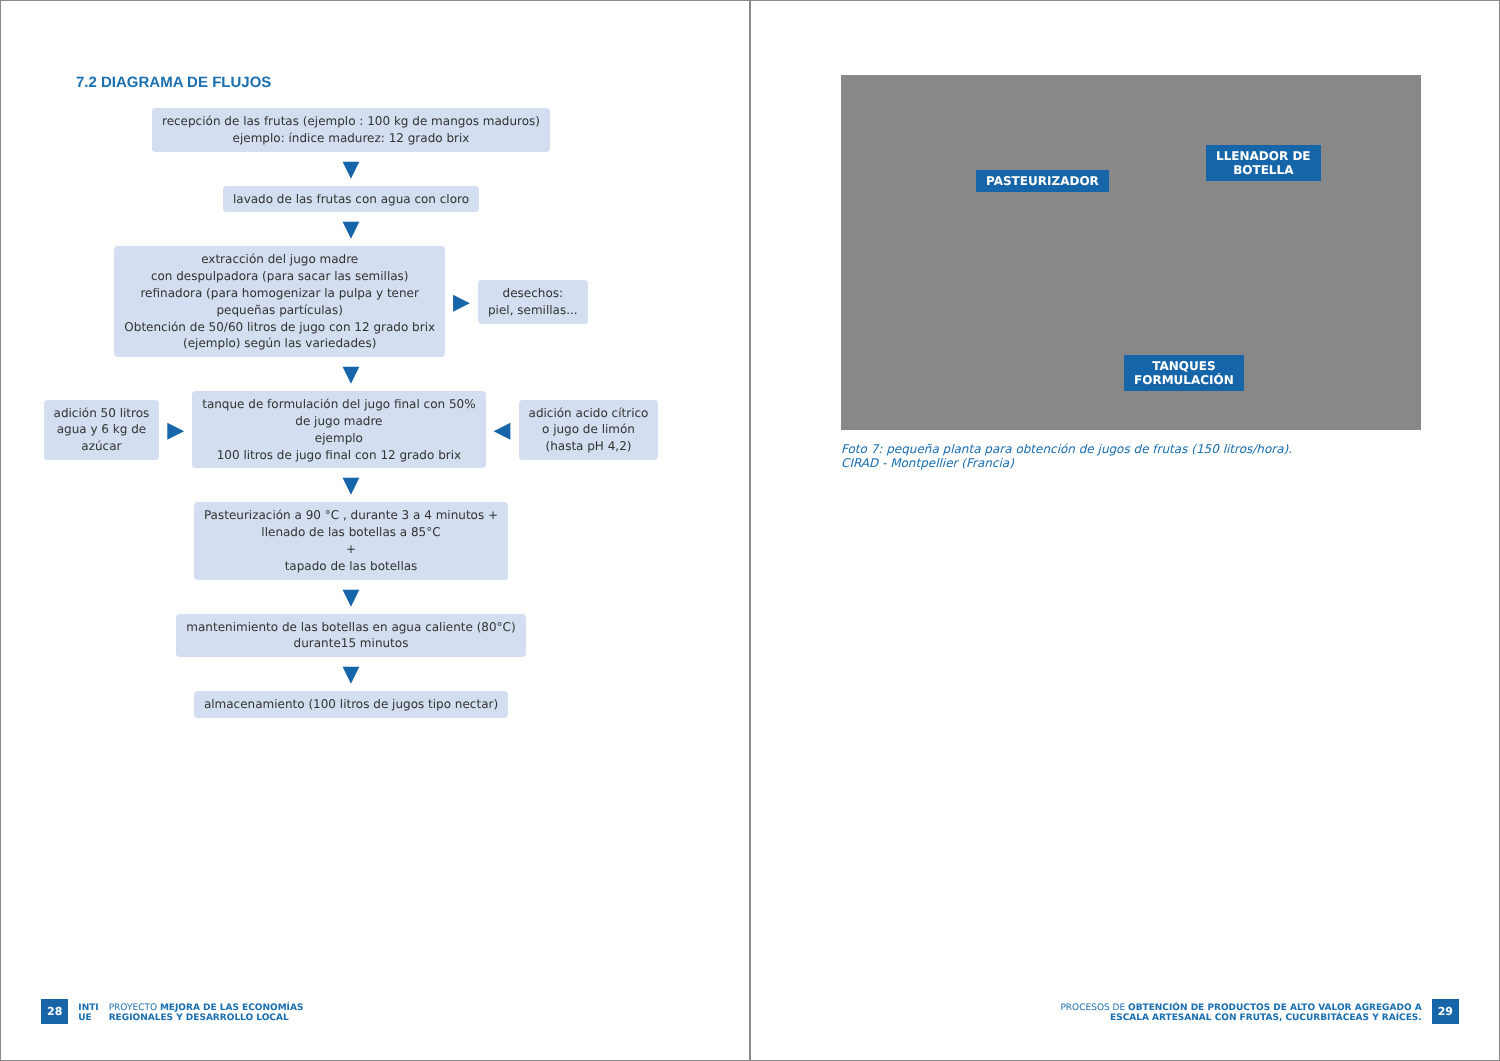7.2 DIAGRAMA DE FLUJOS
recepción de las frutas (ejemplo : 100 kg de mangos maduros)
ejemplo: índice madurez: 12 grado brix
▼
lavado de las frutas con agua con cloro
▼
extracción del jugo madre
con despulpadora (para sacar las semillas)
refinadora (para homogenizar la pulpa y tener
pequeñas partículas)
Obtención de 50/60 litros de jugo con 12 grado brix
(ejemplo) según las variedades)
▶
desechos:
piel, semillas...
▼
adición 50 litros
agua y 6 kg de
azúcar
▶
tanque de formulación del jugo final con 50%
de jugo madre
ejemplo
100 litros de jugo final con 12 grado brix
◀
adición acido cítrico
o jugo de limón
(hasta pH 4,2)
▼
Pasteurización a 90 °C , durante 3 a 4 minutos +
llenado de las botellas a 85°C
+
tapado de las botellas
▼
mantenimiento de las botellas en agua caliente (80°C)
durante15 minutos
▼
almacenamiento (100 litros de jugos tipo nectar)
28 INTI
UE PROYECTO MEJORA DE LAS ECONOMÍAS
REGIONALES Y DESARROLLO LOCAL
PASTEURIZADOR
LLENADOR DE
BOTELLA
TANQUES
FORMULACIÓN
Foto 7: pequeña planta para obtención de jugos de frutas (150 litros/hora).
CIRAD - Montpellier (Francia)
PROCESOS DE OBTENCIÓN DE PRODUCTOS DE ALTO VALOR AGREGADO A
ESCALA ARTESANAL CON FRUTAS, CUCURBITÁCEAS Y RAÍCES. 29